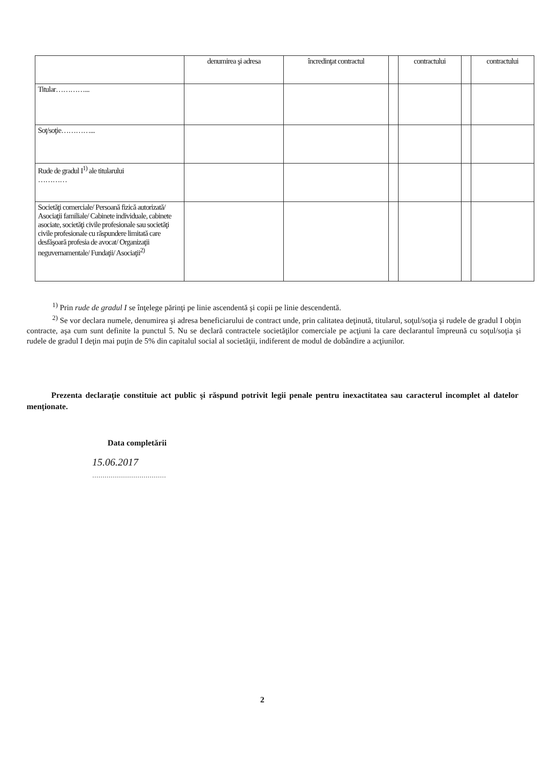| | denumirea şi adresa | încredinţat contractul | | contractului | | contractului |
| --- | --- | --- | --- | --- | --- | --- |
| Titular…………... | | | | | | |
| Soţ/soţie…………... | | | | | | |
| Rude de gradul I<sup>1)</sup> ale titularului ………… | | | | | | |
| Societăţi comerciale/ Persoană fizică autorizată/ Asociaţii familiale/ Cabinete individuale, cabinete asociate, societăţi civile profesionale sau societăţi civile profesionale cu răspundere limitată care desfăşoară profesia de avocat/ Organizaţii neguvernamentale/ Fundaţii/ Asociaţii<sup>2)</sup> | | | | | | |
<sup>1)</sup> Prin rude de gradul I se înţelege părinţi pe linie ascendentă şi copii pe linie descendentă.
<sup>2)</sup> Se vor declara numele, denumirea şi adresa beneficiarului de contract unde, prin calitatea deţinută, titularul, soţul/soţia şi rudele de gradul I obţin contracte, aşa cum sunt definite la punctul 5. Nu se declară contractele societăţilor comerciale pe acţiuni la care declarantul împreună cu soţul/soţia şi rudele de gradul I deţin mai puţin de 5% din capitalul social al societăţii, indiferent de modul de dobândire a acţiunilor.
Prezenta declaraţie constituie act public şi răspund potrivit legii penale pentru inexactitatea sau caracterul incomplet al datelor menţionate.
Data completării
15.06.2017
………………………………
2